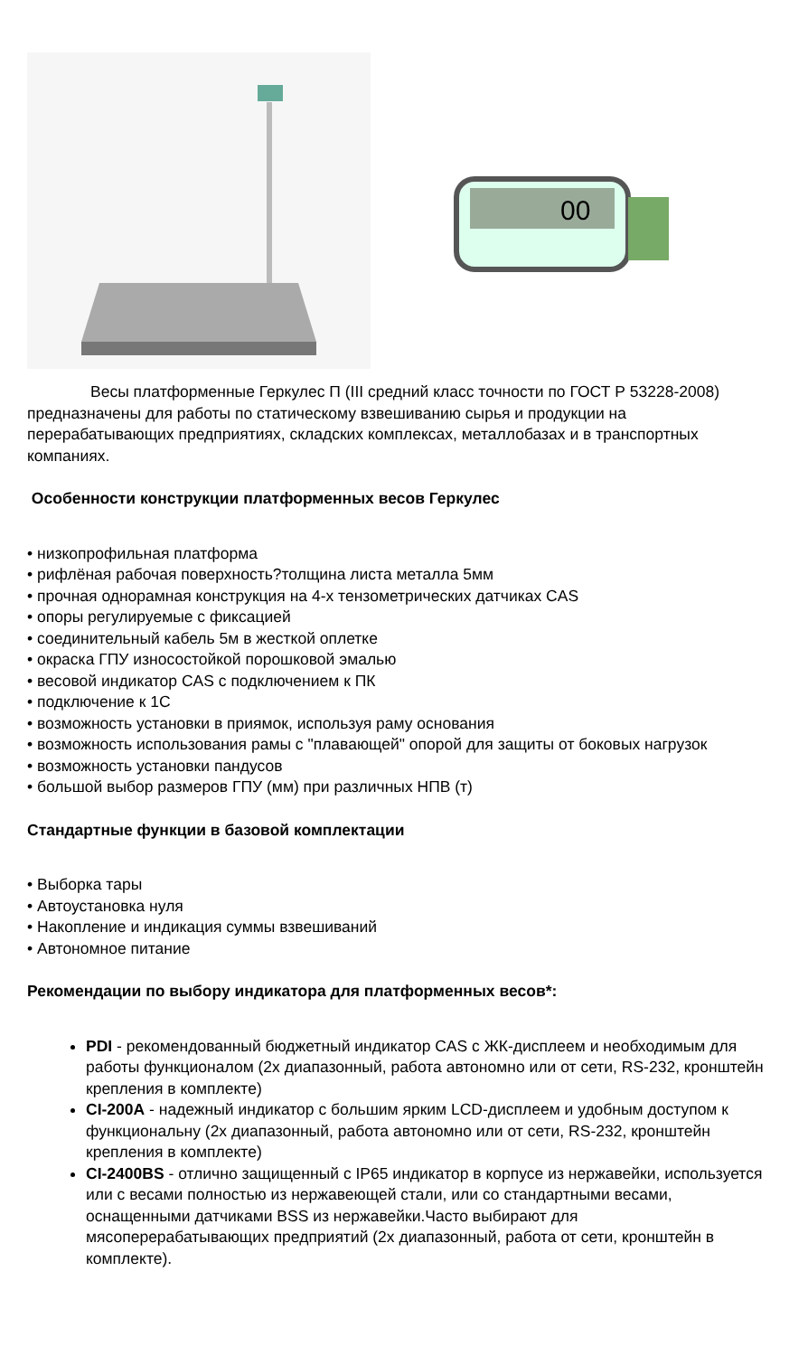00
Весы платформенные Геркулес П (III средний класс точности по ГОСТ Р 53228-2008) предназначены для работы по статическому взвешиванию сырья и продукции на перерабатывающих предприятиях, складских комплексах, металлобазах и в транспортных компаниях.
Особенности конструкции платформенных весов Геркулес
• низкопрофильная платформа
• рифлёная рабочая поверхность?толщина листа металла 5мм
• прочная однорамная конструкция на 4-х тензометрических датчиках CAS
• опоры регулируемые с фиксацией
• соединительный кабель 5м в жесткой оплетке
• окраска ГПУ износостойкой порошковой эмалью
• весовой индикатор CAS с подключением к ПК
• подключение к 1С
• возможность установки в приямок, используя раму основания
• возможность использования рамы с "плавающей" опорой для защиты от боковых нагрузок
• возможность установки пандусов
• большой выбор размеров ГПУ (мм) при различных НПВ (т)
Стандартные функции в базовой комплектации
• Выборка тары
• Автоустановка нуля
• Накопление и индикация суммы взвешиваний
• Автономное питание
Рекомендации по выбору индикатора для платформенных весов*:
PDI - рекомендованный бюджетный индикатор CAS с ЖК-дисплеем и необходимым для работы функционалом (2х диапазонный, работа автономно или от сети, RS-232, кронштейн крепления в комплекте)
CI-200A - надежный индикатор с большим ярким LCD-дисплеем и удобным доступом к функциональну (2х диапазонный, работа автономно или от сети, RS-232, кронштейн крепления в комплекте)
CI-2400BS - отлично защищенный с IP65 индикатор в корпусе из нержавейки, используется или с весами полностью из нержавеющей стали, или со стандартными весами, оснащенными датчиками BSS из нержавейки.Часто выбирают для мясоперерабатывающих предприятий (2х диапазонный, работа от сети, кронштейн в комплекте).